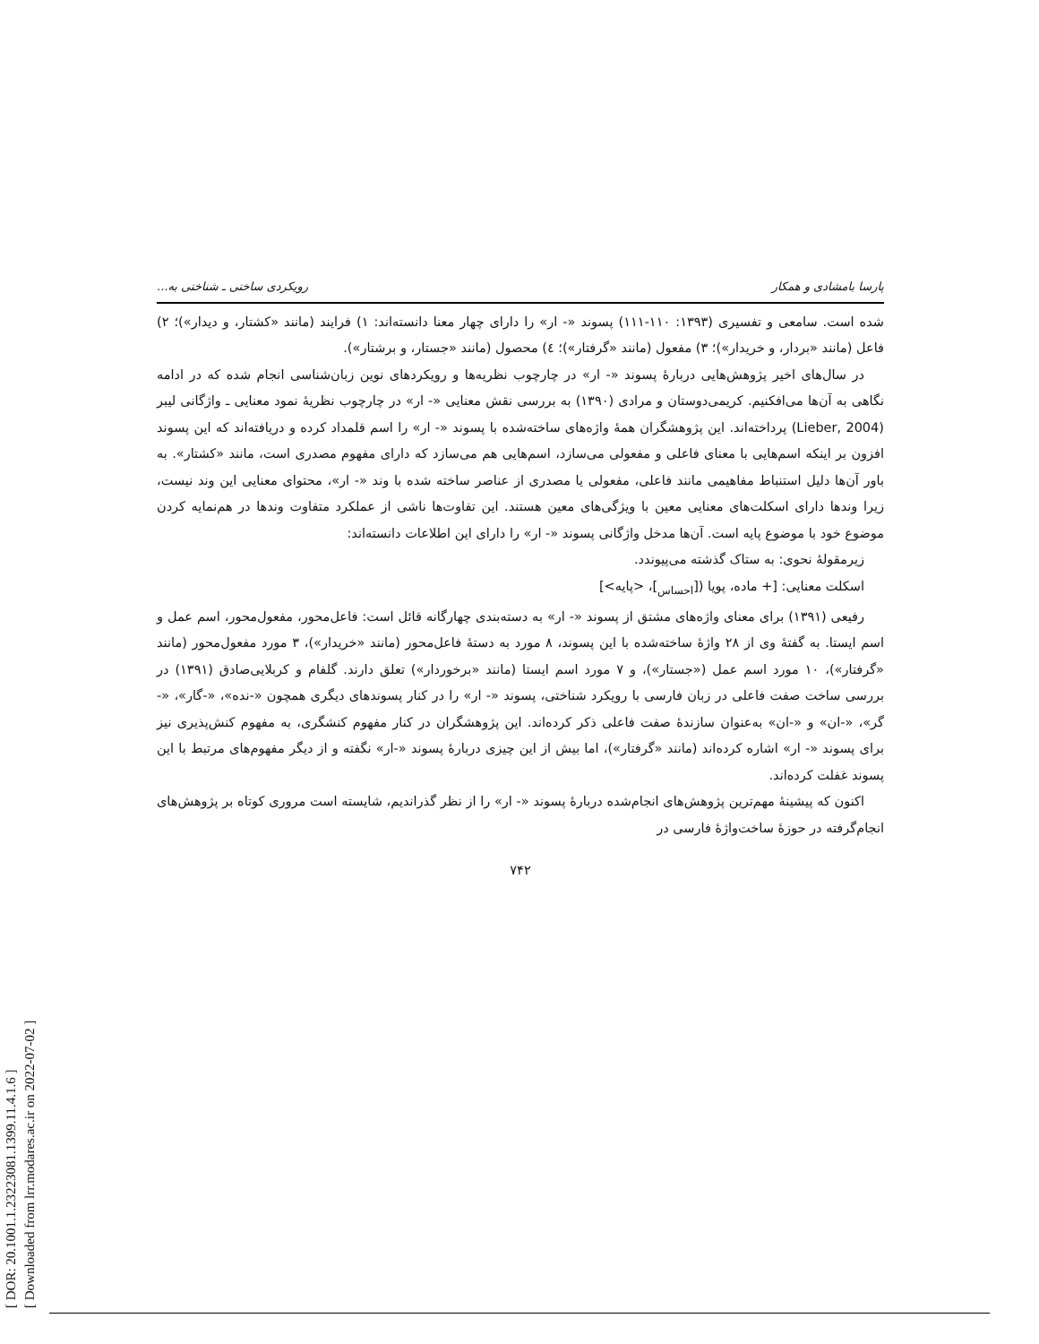[ DOR: 20.1001.1.23223081.1399.11.4.1.6 ]
[ Downloaded from lrr.modares.ac.ir on 2022-07-02 ]
پارسا بامشادی و همکار رویکردی ساختی ـ شناختی به...
شده است. سامعی و تفسیری (۱۳۹۳: ۱۱۰-۱۱۱) پسوند «- ار» را دارای چهار معنا دانسته‌اند: ۱) فرایند (مانند «کشتار، و دیدار»)؛ ۲) فاعل (مانند «بردار، و خریدار»)؛ ۳) مفعول (مانند «گرفتار»)؛ ٤) محصول (مانند «جستار، و برشتار»).
در سال‌های اخیر پژوهش‌هایی دربارهٔ پسوند «- ار» در چارچوب نظریه‌ها و رویکردهای نوین زبان‌شناسی انجام شده که در ادامه نگاهی به آن‌ها می‌افکنیم. کریمی‌دوستان و مرادی (۱۳۹۰) به بررسی نقش معنایی «- ار» در چارچوب نظریهٔ نمود معنایی ـ واژگانی لیبر (Lieber, 2004) پرداخته‌اند. این پژوهشگران همهٔ واژه‌های ساخته‌شده با پسوند «- ار» را اسم قلمداد کرده و دریافته‌اند که این پسوند افزون بر اینکه اسم‌هایی با معنای فاعلی و مفعولی می‌سازد، اسم‌هایی هم می‌سازد که دارای مفهوم مصدری است، مانند «کشتار». به باور آن‌ها دلیل استنباط مفاهیمی مانند فاعلی، مفعولی یا مصدری از عناصر ساخته شده با وند «- ار»، محتوای معنایی این وند نیست، زیرا وندها دارای اسکلت‌های معنایی معین با ویژگی‌های معین هستند. این تفاوت‌ها ناشی از عملکرد متفاوت وندها در هم‌نمایه کردن موضوع خود با موضوع پایه است. آن‌ها مدخل واژگانی پسوند «- ار» را دارای این اطلاعات دانسته‌اند:
زیرمقولهٔ نحوی: به ستاک گذشته می‌پیوندد.
اسکلت معنایی: [+ ماده، پویا ([<sub>احساس</sub>]، <پایه>]
رفیعی (۱۳۹۱) برای معنای واژه‌های مشتق از پسوند «- ار» به دسته‌بندی چهارگانه قائل است: فاعل‌محور، مفعول‌محور، اسم عمل و اسم ایستا. به گفتهٔ وی از ۲۸ واژهٔ ساخته‌شده با این پسوند، ۸ مورد به دستهٔ فاعل‌محور (مانند «خریدار»)، ۳ مورد مفعول‌محور (مانند «گرفتار»)، ۱۰ مورد اسم عمل («جستار»)، و ۷ مورد اسم ایستا (مانند «برخوردار») تعلق دارند. گلفام و کربلایی‌صادق (۱۳۹۱) در بررسی ساخت صفت فاعلی در زبان فارسی با رویکرد شناختی، پسوند «- ار» را در کنار پسوندهای دیگری همچون «-نده»، «-گار»، «-گر»، «-ان» و «-ان» به‌عنوان سازندهٔ صفت فاعلی ذکر کرده‌اند. این پژوهشگران در کنار مفهوم کنشگری، به مفهوم کنش‌پذیری نیز برای پسوند «- ار» اشاره کرده‌اند (مانند «گرفتار»)، اما بیش از این چیزی دربارهٔ پسوند «-ار» نگفته و از دیگر مفهوم‌های مرتبط با این پسوند غفلت کرده‌اند.
اکنون که پیشینهٔ مهم‌ترین پژوهش‌های انجام‌شده دربارهٔ پسوند «- ار» را از نظر گذراندیم، شایسته است مروری کوتاه بر پژوهش‌های انجام‌گرفته در حوزهٔ ساخت‌واژهٔ فارسی در
۷۴۲